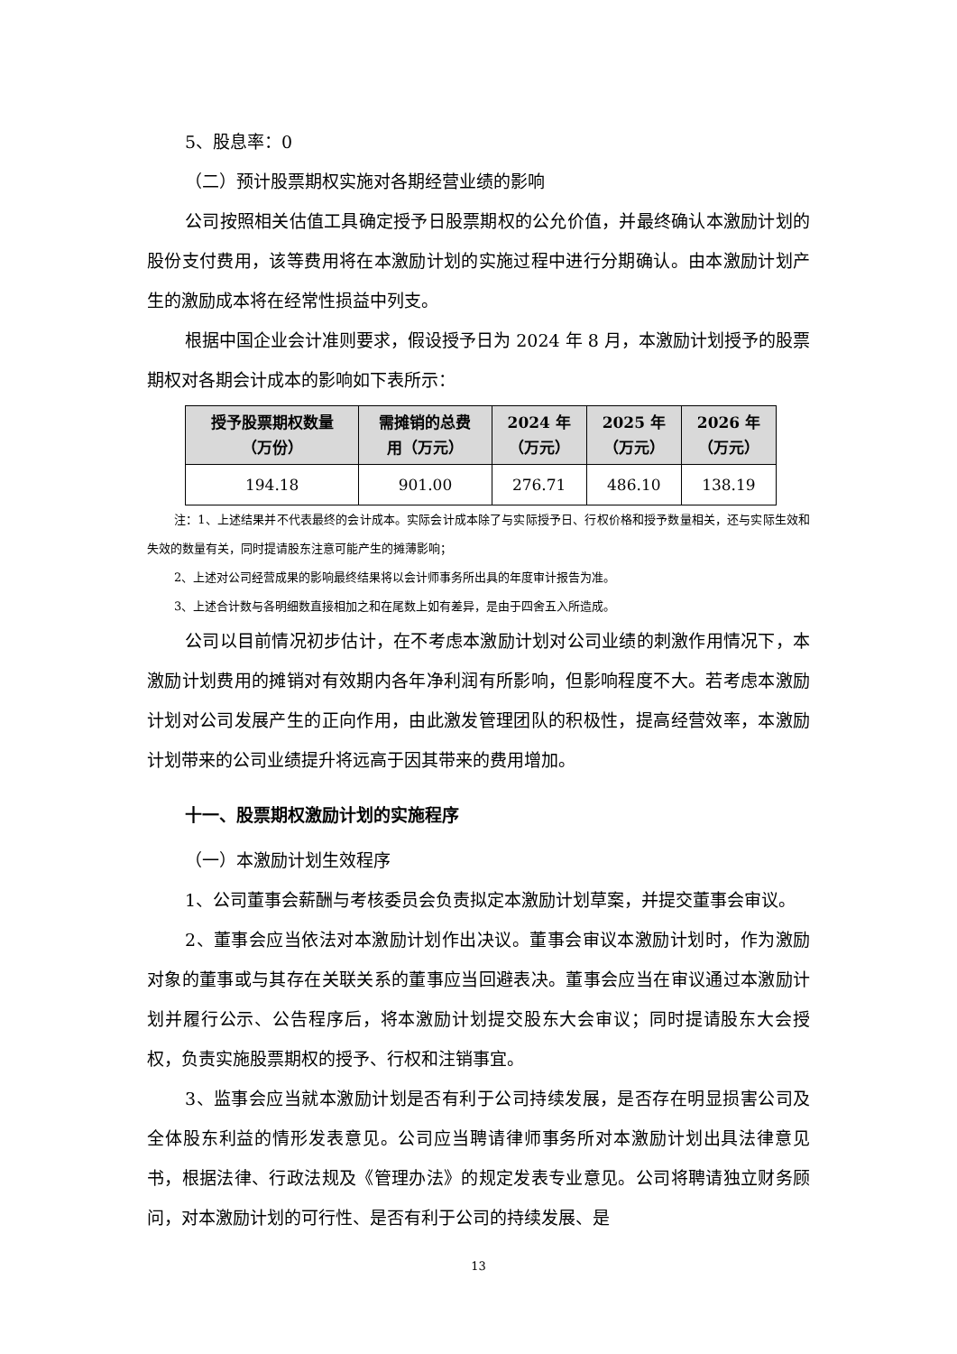5、股息率：0
（二）预计股票期权实施对各期经营业绩的影响
公司按照相关估值工具确定授予日股票期权的公允价值，并最终确认本激励计划的股份支付费用，该等费用将在本激励计划的实施过程中进行分期确认。由本激励计划产生的激励成本将在经常性损益中列支。
根据中国企业会计准则要求，假设授予日为 2024 年 8 月，本激励计划授予的股票期权对各期会计成本的影响如下表所示：
| 授予股票期权数量 （万份） | 需摊销的总费 用（万元） | 2024 年 （万元） | 2025 年 （万元） | 2026 年 （万元） |
| --- | --- | --- | --- | --- |
| 194.18 | 901.00 | 276.71 | 486.10 | 138.19 |
注：1、上述结果并不代表最终的会计成本。实际会计成本除了与实际授予日、行权价格和授予数量相关，还与实际生效和失效的数量有关，同时提请股东注意可能产生的摊薄影响；
2、上述对公司经营成果的影响最终结果将以会计师事务所出具的年度审计报告为准。
3、上述合计数与各明细数直接相加之和在尾数上如有差异，是由于四舍五入所造成。
公司以目前情况初步估计，在不考虑本激励计划对公司业绩的刺激作用情况下，本激励计划费用的摊销对有效期内各年净利润有所影响，但影响程度不大。若考虑本激励计划对公司发展产生的正向作用，由此激发管理团队的积极性，提高经营效率，本激励计划带来的公司业绩提升将远高于因其带来的费用增加。
十一、股票期权激励计划的实施程序
（一）本激励计划生效程序
1、公司董事会薪酬与考核委员会负责拟定本激励计划草案，并提交董事会审议。
2、董事会应当依法对本激励计划作出决议。董事会审议本激励计划时，作为激励对象的董事或与其存在关联关系的董事应当回避表决。董事会应当在审议通过本激励计划并履行公示、公告程序后，将本激励计划提交股东大会审议；同时提请股东大会授权，负责实施股票期权的授予、行权和注销事宜。
3、监事会应当就本激励计划是否有利于公司持续发展，是否存在明显损害公司及全体股东利益的情形发表意见。公司应当聘请律师事务所对本激励计划出具法律意见书，根据法律、行政法规及《管理办法》的规定发表专业意见。公司将聘请独立财务顾问，对本激励计划的可行性、是否有利于公司的持续发展、是
13